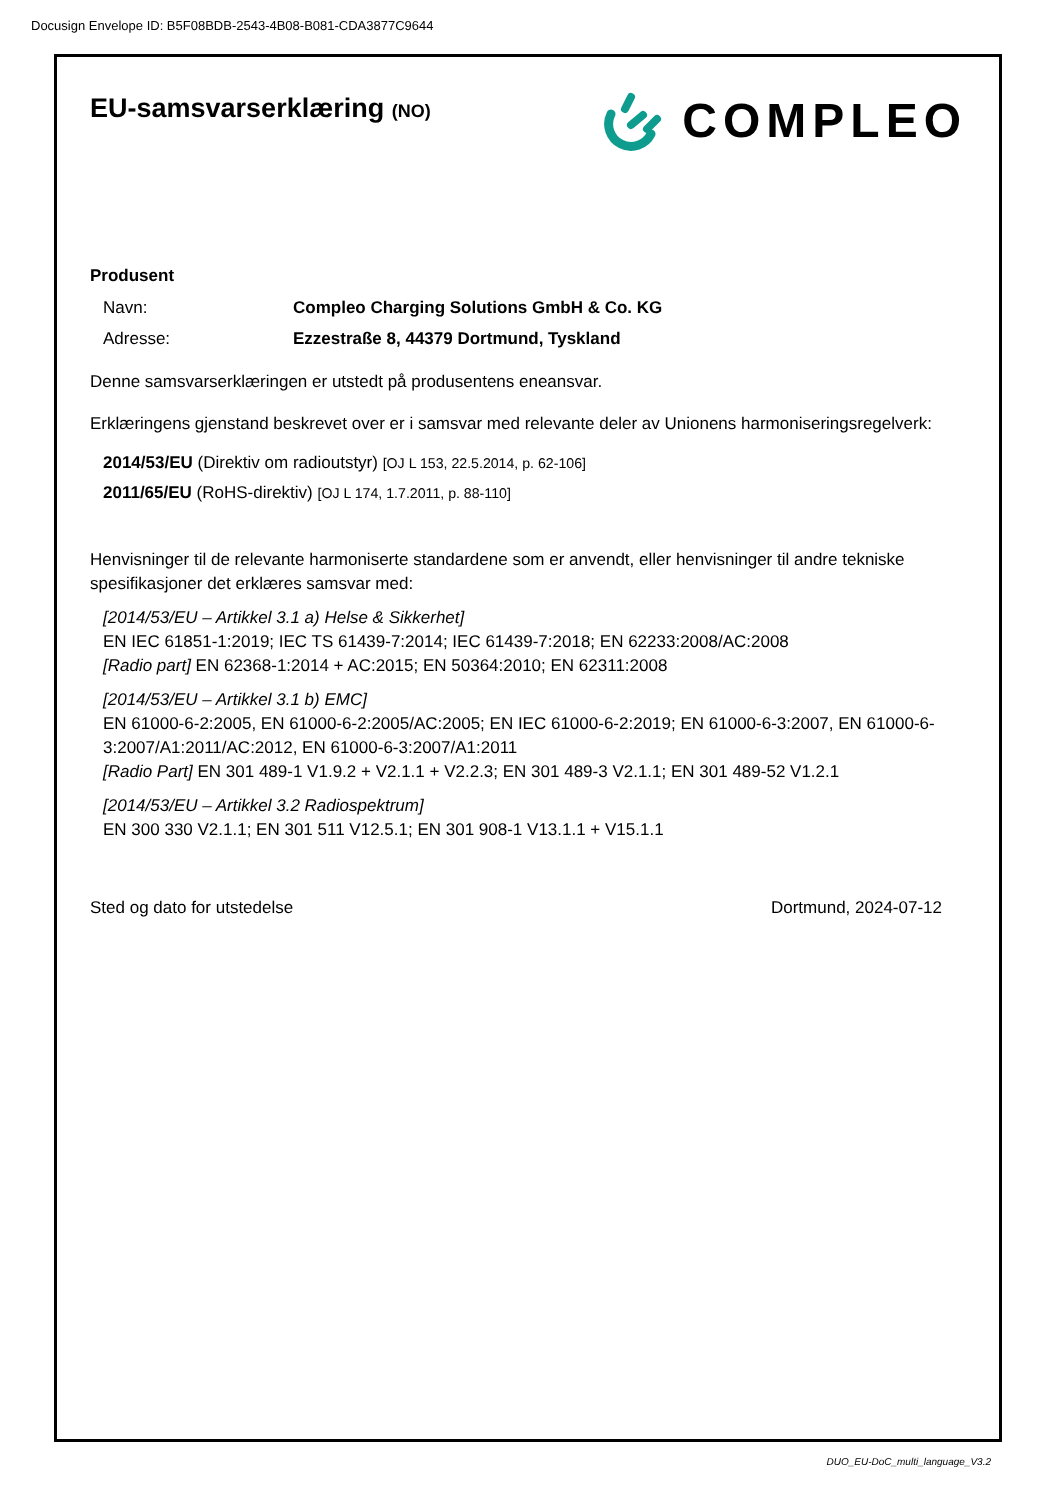Docusign Envelope ID: B5F08BDB-2543-4B08-B081-CDA3877C9644
EU-samsvarserklæring (NO)
COMPLEO
Produsent
Navn: Compleo Charging Solutions GmbH & Co. KG
Adresse: Ezzestraße 8, 44379 Dortmund, Tyskland
Denne samsvarserklæringen er utstedt på produsentens eneansvar.
Erklæringens gjenstand beskrevet over er i samsvar med relevante deler av Unionens harmoniseringsregelverk:
2014/53/EU (Direktiv om radioutstyr) [OJ L 153, 22.5.2014, p. 62-106]
2011/65/EU (RoHS-direktiv) [OJ L 174, 1.7.2011, p. 88-110]
Henvisninger til de relevante harmoniserte standardene som er anvendt, eller henvisninger til andre tekniske spesifikasjoner det erklæres samsvar med:
[2014/53/EU – Artikkel 3.1 a) Helse & Sikkerhet]
EN IEC 61851-1:2019; IEC TS 61439-7:2014; IEC 61439-7:2018; EN 62233:2008/AC:2008
[Radio part] EN 62368-1:2014 + AC:2015; EN 50364:2010; EN 62311:2008
[2014/53/EU – Artikkel 3.1 b) EMC]
EN 61000-6-2:2005, EN 61000-6-2:2005/AC:2005; EN IEC 61000-6-2:2019; EN 61000-6-3:2007, EN 61000-6-3:2007/A1:2011/AC:2012, EN 61000-6-3:2007/A1:2011
[Radio Part] EN 301 489-1 V1.9.2 + V2.1.1 + V2.2.3; EN 301 489-3 V2.1.1; EN 301 489-52 V1.2.1
[2014/53/EU – Artikkel 3.2 Radiospektrum]
EN 300 330 V2.1.1; EN 301 511 V12.5.1; EN 301 908-1 V13.1.1 + V15.1.1
Sted og dato for utstedelse Dortmund, 2024-07-12
DUO_EU-DoC_multi_language_V3.2